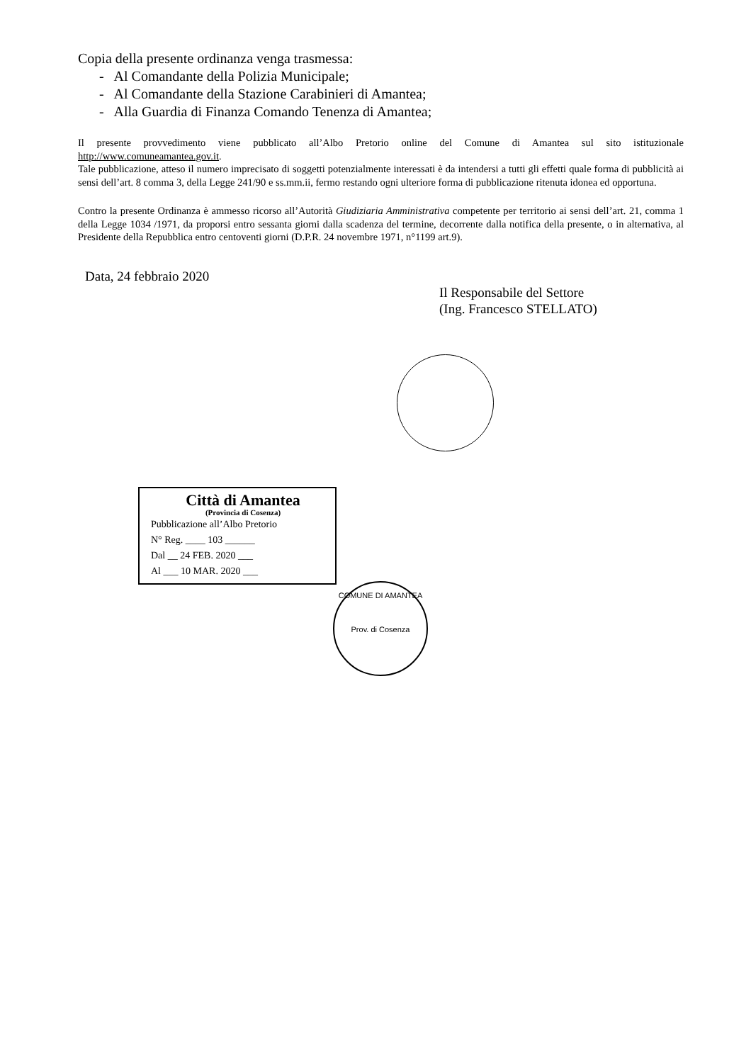Copia della presente ordinanza venga trasmessa:
- Al Comandante della Polizia Municipale;
- Al Comandante della Stazione Carabinieri di Amantea;
- Alla Guardia di Finanza Comando Tenenza di Amantea;
Il presente provvedimento viene pubblicato all’Albo Pretorio online del Comune di Amantea sul sito istituzionale http://www.comuneamantea.gov.it.
Tale pubblicazione, atteso il numero imprecisato di soggetti potenzialmente interessati è da intendersi a tutti gli effetti quale forma di pubblicità ai sensi dell’art. 8 comma 3, della Legge 241/90 e ss.mm.ii, fermo restando ogni ulteriore forma di pubblicazione ritenuta idonea ed opportuna.
Contro la presente Ordinanza è ammesso ricorso all’Autorità Giudiziaria Amministrativa competente per territorio ai sensi dell’art. 21, comma 1 della Legge 1034 /1971, da proporsi entro sessanta giorni dalla scadenza del termine, decorrente dalla notifica della presente, o in alternativa, al Presidente della Repubblica entro centoventi giorni (D.P.R. 24 novembre 1971, n°1199 art.9).
Data, 24 febbraio 2020
Il Responsabile del Settore
(Ing. Francesco STELLATO)
Città di Amantea
(Provincia di Cosenza)
Pubblicazione all’Albo Pretorio
N° Reg. ____ 103 ______
Dal __ 24 FEB. 2020 ___
Al ___ 10 MAR. 2020 ___
COMUNE DI AMANTEA
Prov. di Cosenza